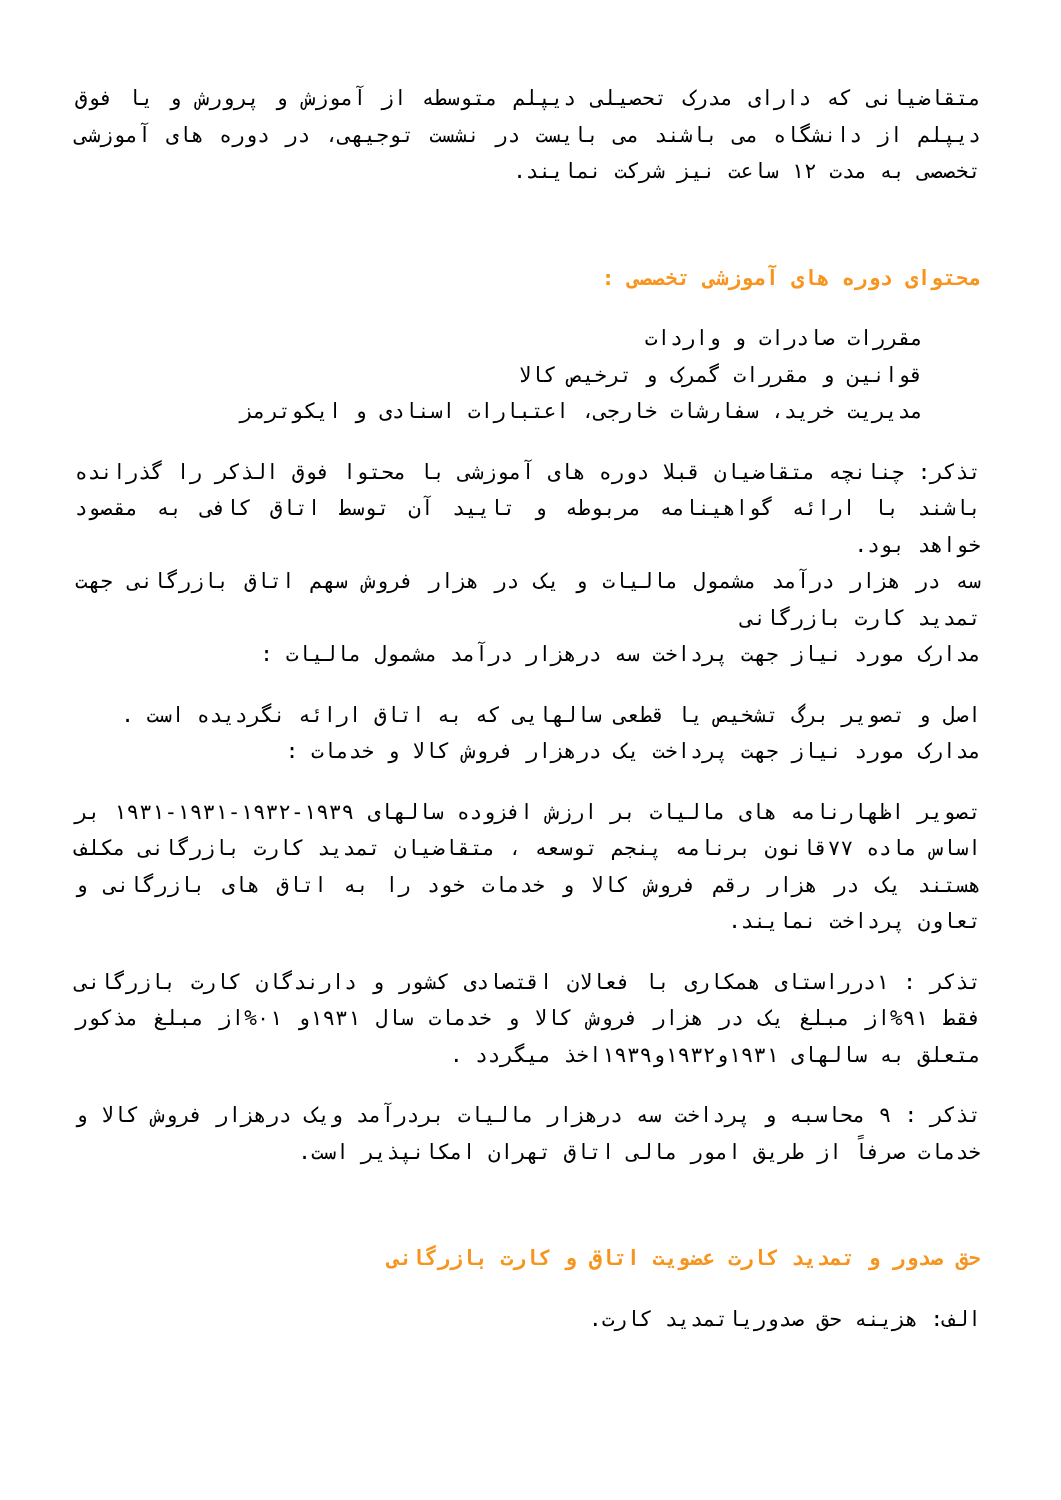متقاضیانی که دارای مدرک تحصیلی دیپلم متوسطه از آموزش و پرورش و یا فوق دیپلم از دانشگاه می باشند می بایست در نشست توجیهی، در دوره های آموزشی تخصصی به مدت ۱۲ ساعت نیز شرکت نمایند.
محتوای دوره های آموزشی تخصصی :
مقررات صادرات و واردات
قوانین و مقررات گمرک و ترخیص کالا
مدیریت خرید، سفارشات خارجی، اعتبارات اسنادی و ایکوترمز
تذکر: چنانچه متقاضیان قبلا دوره های آموزشی با محتوا فوق الذکر را گذرانده باشند با ارائه گواهینامه مربوطه و تایید آن توسط اتاق کافی به مقصود خواهد بود.
سه در هزار درآمد مشمول مالیات و یک در هزار فروش سهم اتاق بازرگانی جهت تمدید کارت بازرگانی
مدارک مورد نیاز جهت پرداخت سه درهزار درآمد مشمول مالیات :
اصل و تصویر برگ تشخیص یا قطعی سالهایی که به اتاق ارائه نگردیده است .
مدارک مورد نیاز جهت پرداخت یک درهزار فروش کالا و خدمات :
تصویر اظهارنامه های مالیات بر ارزش افزوده سالهای ۱۹۳۹-۱۹۳۲-۱۹۳۱-۱۹۳۱ بر اساس ماده ۷۷قانون برنامه پنجم توسعه ، متقاضیان تمدید کارت بازرگانی مکلف هستند یک در هزار رقم فروش کالا و خدمات خود را به اتاق های بازرگانی و تعاون پرداخت نمایند.
تذکر : ۱درراستای همکاری با فعالان اقتصادی کشور و دارندگان کارت بازرگانی فقط ۹۱%از مبلغ یک در هزار فروش کالا و خدمات سال ۱۹۳۱و ۰۱%از مبلغ مذکور متعلق به سالهای ۱۹۳۱و۱۹۳۲و۱۹۳۹اخذ میگردد .
تذکر : ۹ محاسبه و پرداخت سه درهزار مالیات بردرآمد ویک درهزار فروش کالا و خدمات صرفاً از طریق امور مالی اتاق تهران امکانپذیر است.
حق صدور و تمدید کارت عضویت اتاق و کارت بازرگانی
الف: هزینه حق صدوریاتمدید کارت.